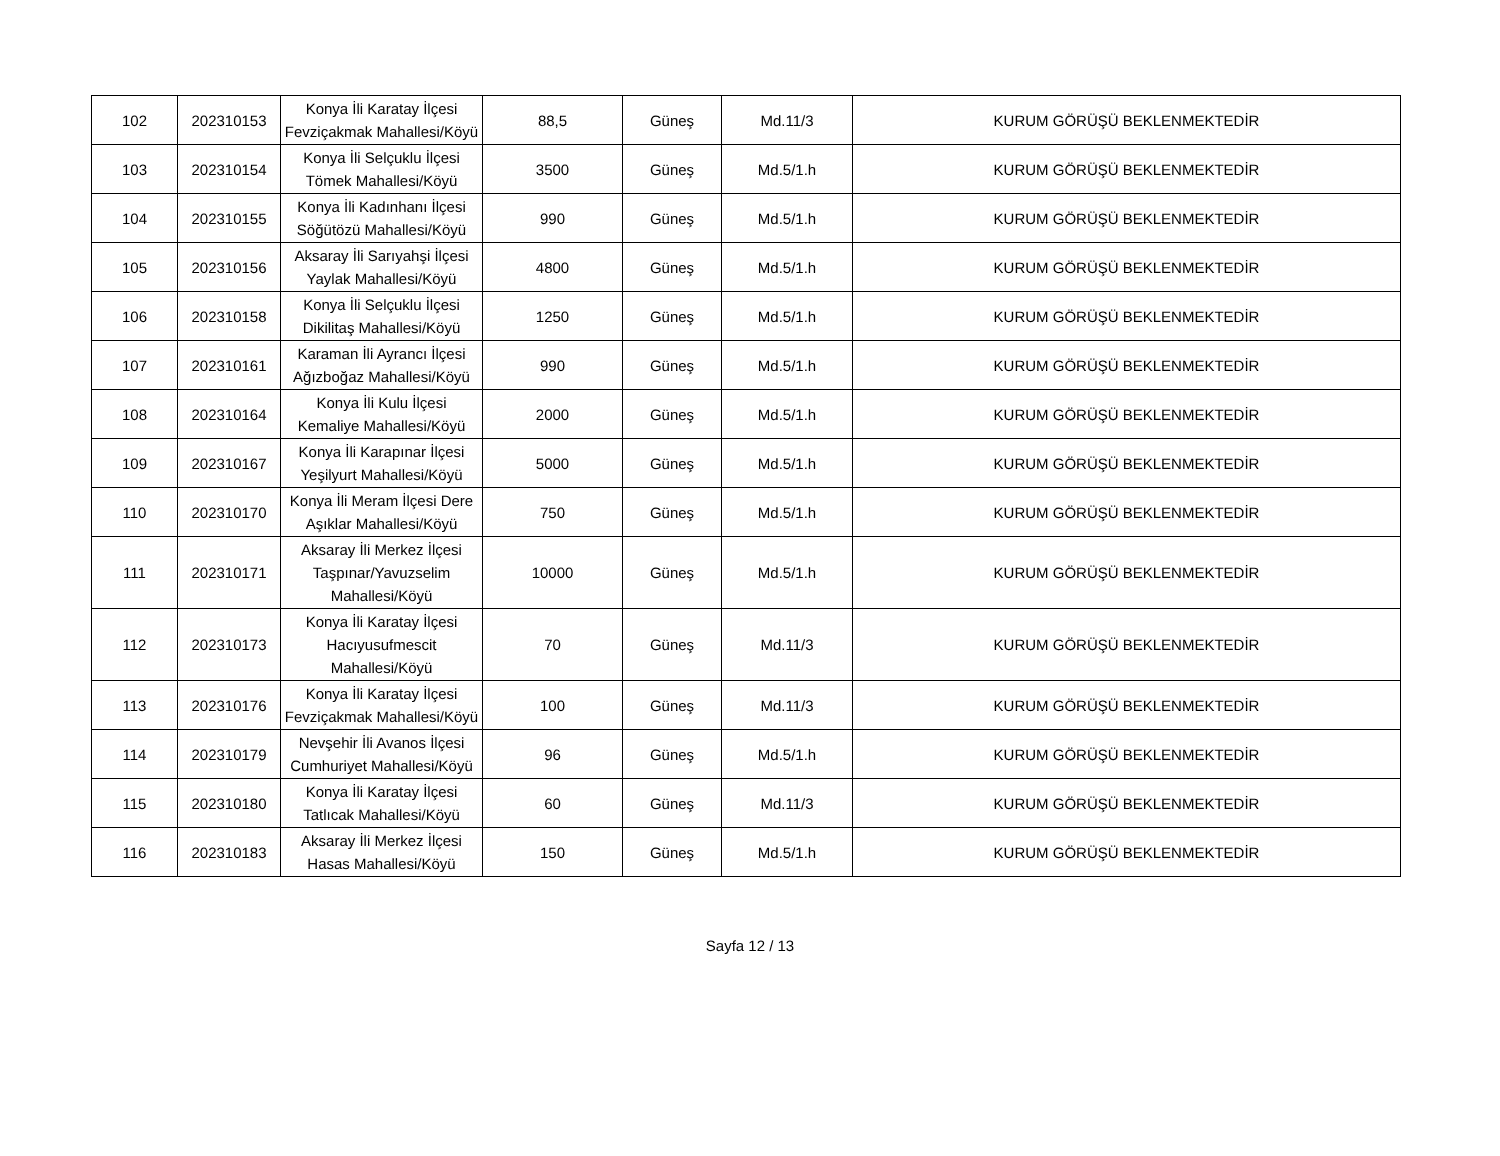| 102 | 202310153 | Konya İli Karatay İlçesi Fevziçakmak Mahallesi/Köyü | 88,5 | Güneş | Md.11/3 | KURUM GÖRÜŞÜ BEKLENMEKTEDİR |
| 103 | 202310154 | Konya İli Selçuklu İlçesi Tömek Mahallesi/Köyü | 3500 | Güneş | Md.5/1.h | KURUM GÖRÜŞÜ BEKLENMEKTEDİR |
| 104 | 202310155 | Konya İli Kadınhanı İlçesi Söğütözü Mahallesi/Köyü | 990 | Güneş | Md.5/1.h | KURUM GÖRÜŞÜ BEKLENMEKTEDİR |
| 105 | 202310156 | Aksaray İli Sarıyahşi İlçesi Yaylak Mahallesi/Köyü | 4800 | Güneş | Md.5/1.h | KURUM GÖRÜŞÜ BEKLENMEKTEDİR |
| 106 | 202310158 | Konya İli Selçuklu İlçesi Dikilitaş Mahallesi/Köyü | 1250 | Güneş | Md.5/1.h | KURUM GÖRÜŞÜ BEKLENMEKTEDİR |
| 107 | 202310161 | Karaman İli Ayrancı İlçesi Ağızboğaz Mahallesi/Köyü | 990 | Güneş | Md.5/1.h | KURUM GÖRÜŞÜ BEKLENMEKTEDİR |
| 108 | 202310164 | Konya İli Kulu İlçesi Kemaliye Mahallesi/Köyü | 2000 | Güneş | Md.5/1.h | KURUM GÖRÜŞÜ BEKLENMEKTEDİR |
| 109 | 202310167 | Konya İli Karapınar İlçesi Yeşilyurt Mahallesi/Köyü | 5000 | Güneş | Md.5/1.h | KURUM GÖRÜŞÜ BEKLENMEKTEDİR |
| 110 | 202310170 | Konya İli Meram İlçesi Dere Aşıklar Mahallesi/Köyü | 750 | Güneş | Md.5/1.h | KURUM GÖRÜŞÜ BEKLENMEKTEDİR |
| 111 | 202310171 | Aksaray İli Merkez İlçesi Taşpınar/Yavuzselim Mahallesi/Köyü | 10000 | Güneş | Md.5/1.h | KURUM GÖRÜŞÜ BEKLENMEKTEDİR |
| 112 | 202310173 | Konya İli Karatay İlçesi Hacıyusufmescit Mahallesi/Köyü | 70 | Güneş | Md.11/3 | KURUM GÖRÜŞÜ BEKLENMEKTEDİR |
| 113 | 202310176 | Konya İli Karatay İlçesi Fevziçakmak Mahallesi/Köyü | 100 | Güneş | Md.11/3 | KURUM GÖRÜŞÜ BEKLENMEKTEDİR |
| 114 | 202310179 | Nevşehir İli Avanos İlçesi Cumhuriyet Mahallesi/Köyü | 96 | Güneş | Md.5/1.h | KURUM GÖRÜŞÜ BEKLENMEKTEDİR |
| 115 | 202310180 | Konya İli Karatay İlçesi Tatlıcak Mahallesi/Köyü | 60 | Güneş | Md.11/3 | KURUM GÖRÜŞÜ BEKLENMEKTEDİR |
| 116 | 202310183 | Aksaray İli Merkez İlçesi Hasas Mahallesi/Köyü | 150 | Güneş | Md.5/1.h | KURUM GÖRÜŞÜ BEKLENMEKTEDİR |
Sayfa 12 / 13